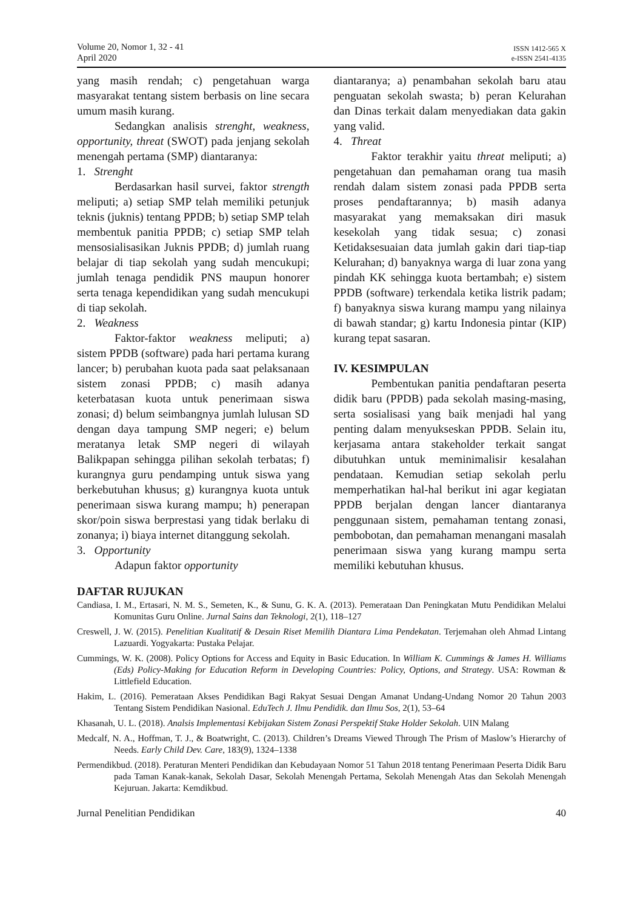Volume 20, Nomor 1, 32 - 41
April 2020
ISSN 1412-565 X
e-ISSN 2541-4135
yang masih rendah; c) pengetahuan warga masyarakat tentang sistem berbasis on line secara umum masih kurang.
Sedangkan analisis strenght, weakness, opportunity, threat (SWOT) pada jenjang sekolah menengah pertama (SMP) diantaranya:
1. Strenght
Berdasarkan hasil survei, faktor strength meliputi; a) setiap SMP telah memiliki petunjuk teknis (juknis) tentang PPDB; b) setiap SMP telah membentuk panitia PPDB; c) setiap SMP telah mensosialisasikan Juknis PPDB; d) jumlah ruang belajar di tiap sekolah yang sudah mencukupi; jumlah tenaga pendidik PNS maupun honorer serta tenaga kependidikan yang sudah mencukupi di tiap sekolah.
2. Weakness
Faktor-faktor weakness meliputi; a) sistem PPDB (software) pada hari pertama kurang lancer; b) perubahan kuota pada saat pelaksanaan sistem zonasi PPDB; c) masih adanya keterbatasan kuota untuk penerimaan siswa zonasi; d) belum seimbangnya jumlah lulusan SD dengan daya tampung SMP negeri; e) belum meratanya letak SMP negeri di wilayah Balikpapan sehingga pilihan sekolah terbatas; f) kurangnya guru pendamping untuk siswa yang berkebutuhan khusus; g) kurangnya kuota untuk penerimaan siswa kurang mampu; h) penerapan skor/poin siswa berprestasi yang tidak berlaku di zonanya; i) biaya internet ditanggung sekolah.
3. Opportunity
Adapun faktor opportunity
diantaranya; a) penambahan sekolah baru atau penguatan sekolah swasta; b) peran Kelurahan dan Dinas terkait dalam menyediakan data gakin yang valid.
4. Threat
Faktor terakhir yaitu threat meliputi; a) pengetahuan dan pemahaman orang tua masih rendah dalam sistem zonasi pada PPDB serta proses pendaftarannya; b) masih adanya masyarakat yang memaksakan diri masuk kesekolah yang tidak sesua; c) zonasi Ketidaksesuaian data jumlah gakin dari tiap-tiap Kelurahan; d) banyaknya warga di luar zona yang pindah KK sehingga kuota bertambah; e) sistem PPDB (software) terkendala ketika listrik padam; f) banyaknya siswa kurang mampu yang nilainya di bawah standar; g) kartu Indonesia pintar (KIP) kurang tepat sasaran.
IV. KESIMPULAN
Pembentukan panitia pendaftaran peserta didik baru (PPDB) pada sekolah masing-masing, serta sosialisasi yang baik menjadi hal yang penting dalam menyukseskan PPDB. Selain itu, kerjasama antara stakeholder terkait sangat dibutuhkan untuk meminimalisir kesalahan pendataan. Kemudian setiap sekolah perlu memperhatikan hal-hal berikut ini agar kegiatan PPDB berjalan dengan lancer diantaranya penggunaan sistem, pemahaman tentang zonasi, pembobotan, dan pemahaman menangani masalah penerimaan siswa yang kurang mampu serta memiliki kebutuhan khusus.
DAFTAR RUJUKAN
Candiasa, I. M., Ertasari, N. M. S., Semeten, K., & Sunu, G. K. A. (2013). Pemerataan Dan Peningkatan Mutu Pendidikan Melalui Komunitas Guru Online. Jurnal Sains dan Teknologi, 2(1), 118–127
Creswell, J. W. (2015). Penelitian Kualitatif & Desain Riset Memilih Diantara Lima Pendekatan. Terjemahan oleh Ahmad Lintang Lazuardi. Yogyakarta: Pustaka Pelajar.
Cummings, W. K. (2008). Policy Options for Access and Equity in Basic Education. In William K. Cummings & James H. Williams (Eds) Policy-Making for Education Reform in Developing Countries: Policy, Options, and Strategy. USA: Rowman & Littlefield Education.
Hakim, L. (2016). Pemerataan Akses Pendidikan Bagi Rakyat Sesuai Dengan Amanat Undang-Undang Nomor 20 Tahun 2003 Tentang Sistem Pendidikan Nasional. EduTech J. Ilmu Pendidik. dan Ilmu Sos, 2(1), 53–64
Khasanah, U. L. (2018). Analsis Implementasi Kebijakan Sistem Zonasi Perspektif Stake Holder Sekolah. UIN Malang
Medcalf, N. A., Hoffman, T. J., & Boatwright, C. (2013). Children’s Dreams Viewed Through The Prism of Maslow’s Hierarchy of Needs. Early Child Dev. Care, 183(9), 1324–1338
Permendikbud. (2018). Peraturan Menteri Pendidikan dan Kebudayaan Nomor 51 Tahun 2018 tentang Penerimaan Peserta Didik Baru pada Taman Kanak-kanak, Sekolah Dasar, Sekolah Menengah Pertama, Sekolah Menengah Atas dan Sekolah Menengah Kejuruan. Jakarta: Kemdikbud.
Jurnal Penelitian Pendidikan 40